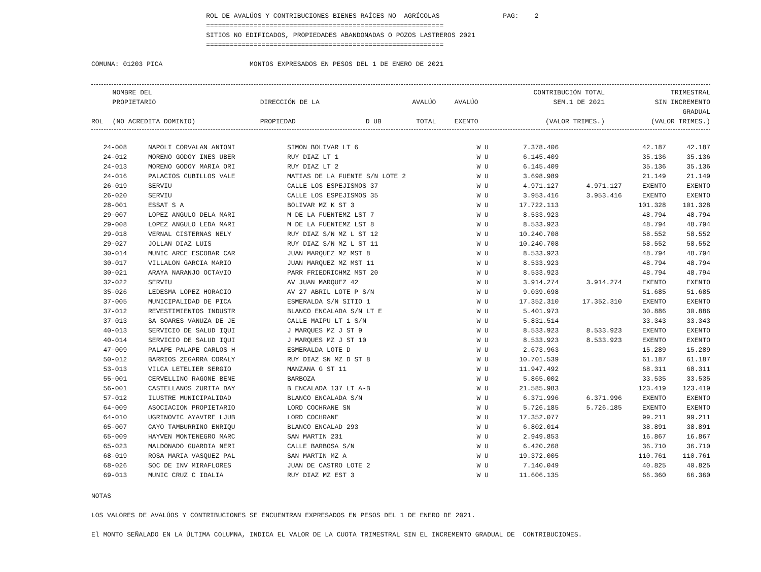ROL DE AVALÚOS Y CONTRIBUCIONES BIENES RAÍCES NO AGRÍCOLAS PAG: 2 ============================================================ SITIOS NO EDIFICADOS, PROPIEDADES ABANDONADAS O POZOS LASTREROS 2021 ============================================================
COMUNA: 01203 PICA MONTOS EXPRESADOS EN PESOS DEL 1 DE ENERO DE 2021
| ROL | NOMBRE DEL PROPIETARIO (NO ACREDITA DOMINIO) | DIRECCIÓN DE LA PROPIEDAD | D UB | AVALÚO TOTAL | AVALÚO EXENTO | CONTRIBUCIÓN TOTAL SEM.1 DE 2021 (VALOR TRIMES.) | TRIMESTRAL SIN INCREMENTO GRADUAL (VALOR TRIMES.) |
| --- | --- | --- | --- | --- | --- | --- | --- |
| 24-008 | NAPOLI CORVALAN ANTONI | SIMON BOLIVAR LT 6 | W U | 7.378.406 | | 42.187 | 42.187 |
| 24-012 | MORENO GODOY INES UBER | RUY DIAZ LT 1 | W U | 6.145.409 | | 35.136 | 35.136 |
| 24-013 | MORENO GODOY MARIA ORI | RUY DIAZ LT 2 | W U | 6.145.409 | | 35.136 | 35.136 |
| 24-016 | PALACIOS CUBILLOS VALE | MATIAS DE LA FUENTE S/N LOTE 2 | W U | 3.698.989 | | 21.149 | 21.149 |
| 26-019 | SERVIU | CALLE LOS ESPEJISMOS 37 | W U | 4.971.127 | 4.971.127 | EXENTO | EXENTO |
| 26-020 | SERVIU | CALLE LOS ESPEJISMOS 35 | W U | 3.953.416 | 3.953.416 | EXENTO | EXENTO |
| 28-001 | ESSAT S A | BOLIVAR MZ K ST 3 | W U | 17.722.113 | | 101.328 | 101.328 |
| 29-007 | LOPEZ ANGULO DELA MARI | M DE LA FUENTEMZ LST 7 | W U | 8.533.923 | | 48.794 | 48.794 |
| 29-008 | LOPEZ ANGULO LEDA MARI | M DE LA FUENTEMZ LST 8 | W U | 8.533.923 | | 48.794 | 48.794 |
| 29-018 | VERNAL CISTERNAS NELY | RUY DIAZ S/N MZ L ST 12 | W U | 10.240.708 | | 58.552 | 58.552 |
| 29-027 | JOLLAN DIAZ LUIS | RUY DIAZ S/N MZ L ST 11 | W U | 10.240.708 | | 58.552 | 58.552 |
| 30-014 | MUNIC ARCE ESCOBAR CAR | JUAN MARQUEZ MZ MST 8 | W U | 8.533.923 | | 48.794 | 48.794 |
| 30-017 | VILLALON GARCIA MARIO | JUAN MARQUEZ MZ MST 11 | W U | 8.533.923 | | 48.794 | 48.794 |
| 30-021 | ARAYA NARANJO OCTAVIO | PARR FRIEDRICHMZ MST 20 | W U | 8.533.923 | | 48.794 | 48.794 |
| 32-022 | SERVIU | AV JUAN MARQUEZ 42 | W U | 3.914.274 | 3.914.274 | EXENTO | EXENTO |
| 35-026 | LEDESMA LOPEZ HORACIO | AV 27 ABRIL LOTE P S/N | W U | 9.039.698 | | 51.685 | 51.685 |
| 37-005 | MUNICIPALIDAD DE PICA | ESMERALDA S/N SITIO 1 | W U | 17.352.310 | 17.352.310 | EXENTO | EXENTO |
| 37-012 | REVESTIMIENTOS INDUSTR | BLANCO ENCALADA S/N LT E | W U | 5.401.973 | | 30.886 | 30.886 |
| 37-013 | SA SOARES VANUZA DE JE | CALLE MAIPU LT 1 S/N | W U | 5.831.514 | | 33.343 | 33.343 |
| 40-013 | SERVICIO DE SALUD IQUI | J MARQUES MZ J ST 9 | W U | 8.533.923 | 8.533.923 | EXENTO | EXENTO |
| 40-014 | SERVICIO DE SALUD IQUI | J MARQUES MZ J ST 10 | W U | 8.533.923 | 8.533.923 | EXENTO | EXENTO |
| 47-009 | PALAPE PALAPE CARLOS H | ESMERALDA LOTE D | W U | 2.673.963 | | 15.289 | 15.289 |
| 50-012 | BARRIOS ZEGARRA CORALY | RUY DIAZ SN MZ D ST 8 | W U | 10.701.539 | | 61.187 | 61.187 |
| 53-013 | VILCA LETELIER SERGIO | MANZANA G ST 11 | W U | 11.947.492 | | 68.311 | 68.311 |
| 55-001 | CERVELLINO RAGONE BENE | BARBOZA | W U | 5.865.002 | | 33.535 | 33.535 |
| 56-001 | CASTELLANOS ZURITA DAY | B ENCALADA 137 LT A-B | W U | 21.585.983 | | 123.419 | 123.419 |
| 57-012 | ILUSTRE MUNICIPALIDAD | BLANCO ENCALADA S/N | W U | 6.371.996 | 6.371.996 | EXENTO | EXENTO |
| 64-009 | ASOCIACION PROPIETARIO | LORD COCHRANE SN | W U | 5.726.185 | 5.726.185 | EXENTO | EXENTO |
| 64-010 | UGRINOVIC AYAVIRE LJUB | LORD COCHRANE | W U | 17.352.077 | | 99.211 | 99.211 |
| 65-007 | CAYO TAMBURRINO ENRIQU | BLANCO ENCALAD 293 | W U | 6.802.014 | | 38.891 | 38.891 |
| 65-009 | HAYVEN MONTENEGRO MARC | SAN MARTIN 231 | W U | 2.949.853 | | 16.867 | 16.867 |
| 65-023 | MALDONADO GUARDIA NERI | CALLE BARBOSA S/N | W U | 6.420.268 | | 36.710 | 36.710 |
| 68-019 | ROSA MARIA VASQUEZ PAL | SAN MARTIN MZ A | W U | 19.372.005 | | 110.761 | 110.761 |
| 68-026 | SOC DE INV MIRAFLORES | JUAN DE CASTRO LOTE 2 | W U | 7.140.049 | | 40.825 | 40.825 |
| 69-013 | MUNIC CRUZ C IDALIA | RUY DIAZ MZ EST 3 | W U | 11.606.135 | | 66.360 | 66.360 |
NOTAS
LOS VALORES DE AVALÚOS Y CONTRIBUCIONES SE ENCUENTRAN EXPRESADOS EN PESOS DEL 1 DE ENERO DE 2021.
El MONTO SEÑALADO EN LA ÚLTIMA COLUMNA, INDICA EL VALOR DE LA CUOTA TRIMESTRAL SIN EL INCREMENTO GRADUAL DE CONTRIBUCIONES.